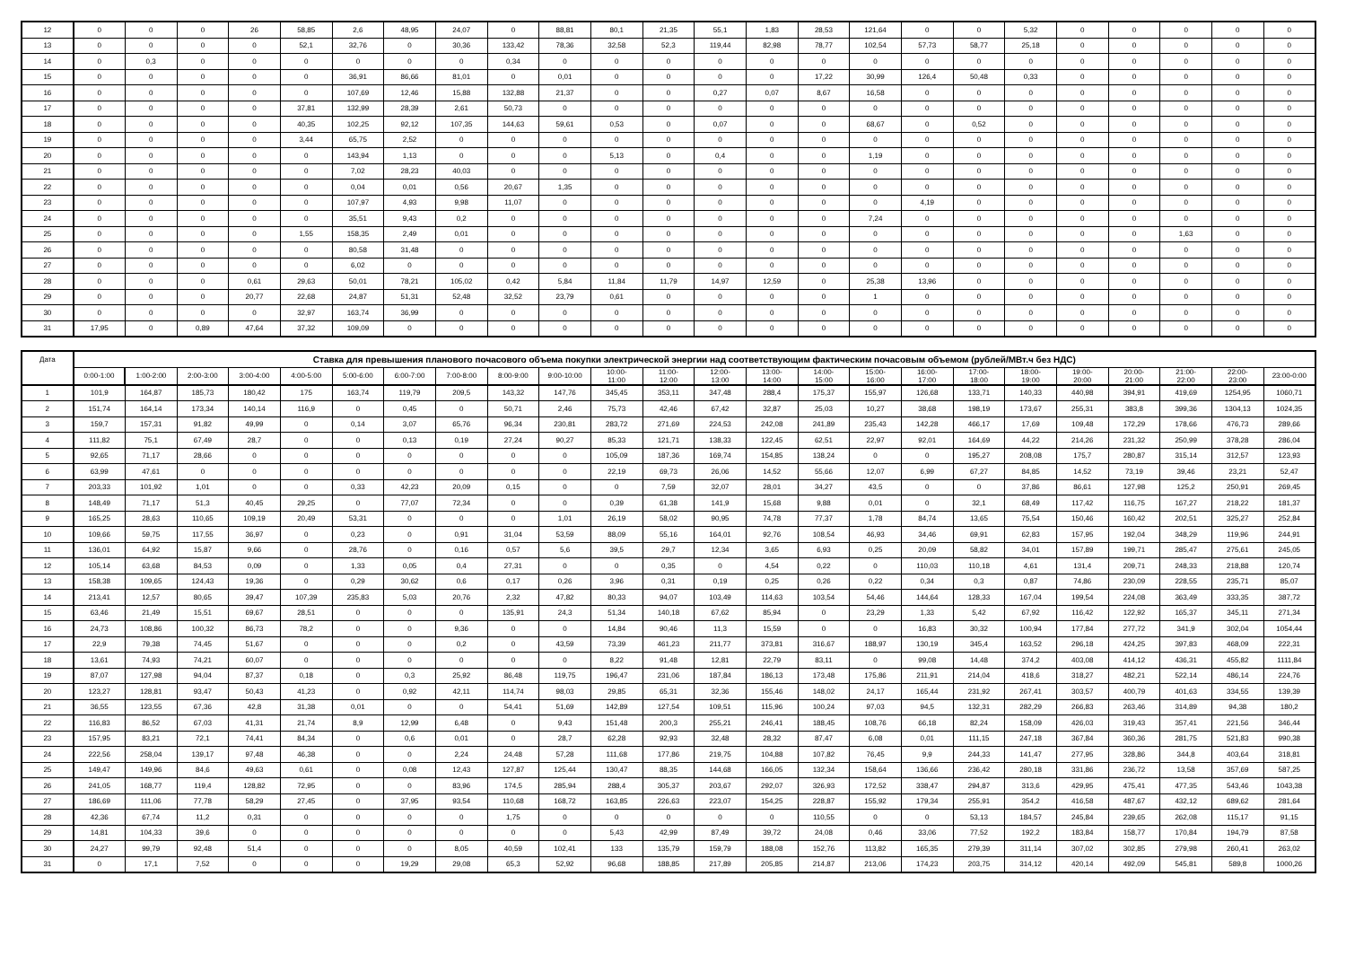| 12 | 0 | 0 | 0 | 26 | 58,85 | 2,6 | 48,95 | 24,07 | 0 | 88,81 | 80,1 | 21,35 | 55,1 | 1,83 | 28,53 | 121,64 | 0 | 0 | 5,32 | 0 | 0 | 0 | 0 | 0 |
| 13 | 0 | 0 | 0 | 0 | 52,1 | 32,76 | 0 | 30,36 | 133,42 | 78,36 | 32,58 | 52,3 | 119,44 | 82,98 | 78,77 | 102,54 | 57,73 | 58,77 | 25,18 | 0 | 0 | 0 | 0 | 0 |
| 14 | 0 | 0,3 | 0 | 0 | 0 | 0 | 0 | 0 | 0,34 | 0 | 0 | 0 | 0 | 0 | 0 | 0 | 0 | 0 | 0 | 0 | 0 | 0 | 0 | 0 |
| 15 | 0 | 0 | 0 | 0 | 0 | 36,91 | 86,66 | 81,01 | 0 | 0,01 | 0 | 0 | 0 | 0 | 17,22 | 30,99 | 126,4 | 50,48 | 0,33 | 0 | 0 | 0 | 0 | 0 |
| 16 | 0 | 0 | 0 | 0 | 0 | 107,69 | 12,46 | 15,88 | 132,88 | 21,37 | 0 | 0 | 0,27 | 0,07 | 8,67 | 16,58 | 0 | 0 | 0 | 0 | 0 | 0 | 0 | 0 |
| 17 | 0 | 0 | 0 | 0 | 37,81 | 132,99 | 28,39 | 2,61 | 50,73 | 0 | 0 | 0 | 0 | 0 | 0 | 0 | 0 | 0 | 0 | 0 | 0 | 0 | 0 | 0 |
| 18 | 0 | 0 | 0 | 0 | 40,35 | 102,25 | 92,12 | 107,35 | 144,63 | 59,61 | 0,53 | 0 | 0,07 | 0 | 0 | 68,67 | 0 | 0,52 | 0 | 0 | 0 | 0 | 0 | 0 |
| 19 | 0 | 0 | 0 | 0 | 3,44 | 65,75 | 2,52 | 0 | 0 | 0 | 0 | 0 | 0 | 0 | 0 | 0 | 0 | 0 | 0 | 0 | 0 | 0 | 0 | 0 |
| 20 | 0 | 0 | 0 | 0 | 0 | 143,94 | 1,13 | 0 | 0 | 0 | 5,13 | 0 | 0,4 | 0 | 0 | 1,19 | 0 | 0 | 0 | 0 | 0 | 0 | 0 | 0 |
| 21 | 0 | 0 | 0 | 0 | 0 | 7,02 | 28,23 | 40,03 | 0 | 0 | 0 | 0 | 0 | 0 | 0 | 0 | 0 | 0 | 0 | 0 | 0 | 0 | 0 | 0 |
| 22 | 0 | 0 | 0 | 0 | 0 | 0,04 | 0,01 | 0,56 | 20,67 | 1,35 | 0 | 0 | 0 | 0 | 0 | 0 | 0 | 0 | 0 | 0 | 0 | 0 | 0 | 0 |
| 23 | 0 | 0 | 0 | 0 | 0 | 107,97 | 4,93 | 9,98 | 11,07 | 0 | 0 | 0 | 0 | 0 | 0 | 0 | 4,19 | 0 | 0 | 0 | 0 | 0 | 0 | 0 |
| 24 | 0 | 0 | 0 | 0 | 0 | 35,51 | 9,43 | 0,2 | 0 | 0 | 0 | 0 | 0 | 0 | 0 | 7,24 | 0 | 0 | 0 | 0 | 0 | 0 | 0 | 0 |
| 25 | 0 | 0 | 0 | 0 | 1,55 | 158,35 | 2,49 | 0,01 | 0 | 0 | 0 | 0 | 0 | 0 | 0 | 0 | 0 | 0 | 0 | 0 | 0 | 1,63 | 0 | 0 |
| 26 | 0 | 0 | 0 | 0 | 0 | 80,58 | 31,48 | 0 | 0 | 0 | 0 | 0 | 0 | 0 | 0 | 0 | 0 | 0 | 0 | 0 | 0 | 0 | 0 | 0 |
| 27 | 0 | 0 | 0 | 0 | 0 | 6,02 | 0 | 0 | 0 | 0 | 0 | 0 | 0 | 0 | 0 | 0 | 0 | 0 | 0 | 0 | 0 | 0 | 0 | 0 |
| 28 | 0 | 0 | 0 | 0,61 | 29,63 | 50,01 | 78,21 | 105,02 | 0,42 | 5,84 | 11,84 | 11,79 | 14,97 | 12,59 | 0 | 25,38 | 13,96 | 0 | 0 | 0 | 0 | 0 | 0 | 0 |
| 29 | 0 | 0 | 0 | 20,77 | 22,68 | 24,87 | 51,31 | 52,48 | 32,52 | 23,79 | 0,61 | 0 | 0 | 0 | 0 | 1 | 0 | 0 | 0 | 0 | 0 | 0 | 0 | 0 |
| 30 | 0 | 0 | 0 | 0 | 32,97 | 163,74 | 36,99 | 0 | 0 | 0 | 0 | 0 | 0 | 0 | 0 | 0 | 0 | 0 | 0 | 0 | 0 | 0 | 0 | 0 |
| 31 | 17,95 | 0 | 0,89 | 47,64 | 37,32 | 109,09 | 0 | 0 | 0 | 0 | 0 | 0 | 0 | 0 | 0 | 0 | 0 | 0 | 0 | 0 | 0 | 0 | 0 | 0 |
| Дата | Ставка для превышения планового почасового объема покупки электрической энергии над соответствующим фактическим почасовым объемом (рублей/МВт.ч без НДС) | | | | | | | | | | | | | | | | | | | | | | | |
| --- | --- | --- | --- | --- | --- | --- | --- | --- | --- | --- | --- | --- | --- | --- | --- | --- | --- | --- | --- | --- | --- | --- | --- | --- |
| | 0:00-1:00 | 1:00-2:00 | 2:00-3:00 | 3:00-4:00 | 4:00-5:00 | 5:00-6:00 | 6:00-7:00 | 7:00-8:00 | 8:00-9:00 | 9:00-10:00 | 10:00- 11:00 | 11:00- 12:00 | 12:00- 13:00 | 13:00- 14:00 | 14:00- 15:00 | 15:00- 16:00 | 16:00- 17:00 | 17:00- 18:00 | 18:00- 19:00 | 19:00- 20:00 | 20:00- 21:00 | 21:00- 22:00 | 22:00- 23:00 | 23:00-0:00 |
| 1 | 101,9 | 164,87 | 185,73 | 180,42 | 175 | 163,74 | 119,79 | 209,5 | 143,32 | 147,76 | 345,45 | 353,11 | 347,48 | 288,4 | 175,37 | 155,97 | 126,68 | 133,71 | 140,33 | 440,98 | 394,91 | 419,69 | 1254,95 | 1060,71 |
| 2 | 151,74 | 164,14 | 173,34 | 140,14 | 116,9 | 0 | 0,45 | 0 | 50,71 | 2,46 | 75,73 | 42,46 | 67,42 | 32,87 | 25,03 | 10,27 | 38,68 | 198,19 | 173,67 | 255,31 | 383,8 | 399,36 | 1304,13 | 1024,35 |
| 3 | 159,7 | 157,31 | 91,82 | 49,99 | 0 | 0,14 | 3,07 | 65,76 | 96,34 | 230,81 | 283,72 | 271,69 | 224,53 | 242,08 | 241,89 | 235,43 | 142,28 | 466,17 | 17,69 | 109,48 | 172,29 | 178,66 | 476,73 | 289,66 |
| 4 | 111,82 | 75,1 | 67,49 | 28,7 | 0 | 0 | 0,13 | 0,19 | 27,24 | 90,27 | 85,33 | 121,71 | 138,33 | 122,45 | 62,51 | 22,97 | 92,01 | 164,69 | 44,22 | 214,26 | 231,32 | 250,99 | 378,28 | 286,04 |
| 5 | 92,65 | 71,17 | 28,66 | 0 | 0 | 0 | 0 | 0 | 0 | 0 | 105,09 | 187,36 | 169,74 | 154,85 | 138,24 | 0 | 0 | 195,27 | 208,08 | 175,7 | 280,87 | 315,14 | 312,57 | 123,93 |
| 6 | 63,99 | 47,61 | 0 | 0 | 0 | 0 | 0 | 0 | 0 | 0 | 22,19 | 69,73 | 26,06 | 14,52 | 55,66 | 12,07 | 6,99 | 67,27 | 84,85 | 14,52 | 73,19 | 39,46 | 23,21 | 52,47 |
| 7 | 203,33 | 101,92 | 1,01 | 0 | 0 | 0,33 | 42,23 | 20,09 | 0,15 | 0 | 0 | 7,59 | 32,07 | 28,01 | 34,27 | 43,5 | 0 | 0 | 37,86 | 86,61 | 127,98 | 125,2 | 250,91 | 269,45 |
| 8 | 148,49 | 71,17 | 51,3 | 40,45 | 29,25 | 0 | 77,07 | 72,34 | 0 | 0 | 0,39 | 61,38 | 141,9 | 15,68 | 9,88 | 0,01 | 0 | 32,1 | 68,49 | 117,42 | 116,75 | 167,27 | 218,22 | 181,37 |
| 9 | 165,25 | 28,63 | 110,65 | 109,19 | 20,49 | 53,31 | 0 | 0 | 0 | 1,01 | 26,19 | 58,02 | 90,95 | 74,78 | 77,37 | 1,78 | 84,74 | 13,65 | 75,54 | 150,46 | 160,42 | 202,51 | 325,27 | 252,84 |
| 10 | 109,66 | 59,75 | 117,55 | 36,97 | 0 | 0,23 | 0 | 0,91 | 31,04 | 53,59 | 88,09 | 55,16 | 164,01 | 92,76 | 108,54 | 46,93 | 34,46 | 69,91 | 62,83 | 157,95 | 192,04 | 348,29 | 119,96 | 244,91 |
| 11 | 136,01 | 64,92 | 15,87 | 9,66 | 0 | 28,76 | 0 | 0,16 | 0,57 | 5,6 | 39,5 | 29,7 | 12,34 | 3,65 | 6,93 | 0,25 | 20,09 | 58,82 | 34,01 | 157,89 | 199,71 | 285,47 | 275,61 | 245,05 |
| 12 | 105,14 | 63,68 | 84,53 | 0,09 | 0 | 1,33 | 0,05 | 0,4 | 27,31 | 0 | 0 | 0,35 | 0 | 4,54 | 0,22 | 0 | 110,03 | 110,18 | 4,61 | 131,4 | 209,71 | 248,33 | 218,88 | 120,74 |
| 13 | 158,38 | 109,65 | 124,43 | 19,36 | 0 | 0,29 | 30,62 | 0,6 | 0,17 | 0,26 | 3,96 | 0,31 | 0,19 | 0,25 | 0,26 | 0,22 | 0,34 | 0,3 | 0,87 | 74,86 | 230,09 | 228,55 | 235,71 | 85,07 |
| 14 | 213,41 | 12,57 | 80,65 | 39,47 | 107,39 | 235,83 | 5,03 | 20,76 | 2,32 | 47,82 | 80,33 | 94,07 | 103,49 | 114,63 | 103,54 | 54,46 | 144,64 | 128,33 | 167,04 | 199,54 | 224,08 | 363,49 | 333,35 | 387,72 |
| 15 | 63,46 | 21,49 | 15,51 | 69,67 | 28,51 | 0 | 0 | 0 | 135,91 | 24,3 | 51,34 | 140,18 | 67,62 | 85,94 | 0 | 23,29 | 1,33 | 5,42 | 67,92 | 116,42 | 122,92 | 165,37 | 345,11 | 271,34 |
| 16 | 24,73 | 108,86 | 100,32 | 86,73 | 78,2 | 0 | 0 | 9,36 | 0 | 0 | 14,84 | 90,46 | 11,3 | 15,59 | 0 | 0 | 16,83 | 30,32 | 100,94 | 177,84 | 277,72 | 341,9 | 302,04 | 1054,44 |
| 17 | 22,9 | 79,38 | 74,45 | 51,67 | 0 | 0 | 0 | 0,2 | 0 | 43,59 | 73,39 | 461,23 | 211,77 | 373,81 | 316,67 | 188,97 | 130,19 | 345,4 | 163,52 | 296,18 | 424,25 | 397,83 | 468,09 | 222,31 |
| 18 | 13,61 | 74,93 | 74,21 | 60,07 | 0 | 0 | 0 | 0 | 0 | 0 | 8,22 | 91,48 | 12,81 | 22,79 | 83,11 | 0 | 99,08 | 14,48 | 374,2 | 403,08 | 414,12 | 436,31 | 455,82 | 1111,84 |
| 19 | 87,07 | 127,98 | 94,04 | 87,37 | 0,18 | 0 | 0,3 | 25,92 | 86,48 | 119,75 | 196,47 | 231,06 | 187,84 | 186,13 | 173,48 | 175,86 | 211,91 | 214,04 | 418,6 | 318,27 | 482,21 | 522,14 | 486,14 | 224,76 |
| 20 | 123,27 | 128,81 | 93,47 | 50,43 | 41,23 | 0 | 0,92 | 42,11 | 114,74 | 98,03 | 29,85 | 65,31 | 32,36 | 155,46 | 148,02 | 24,17 | 165,44 | 231,92 | 267,41 | 303,57 | 400,79 | 401,63 | 334,55 | 139,39 |
| 21 | 36,55 | 123,55 | 67,36 | 42,8 | 31,38 | 0,01 | 0 | 0 | 54,41 | 51,69 | 142,89 | 127,54 | 109,51 | 115,96 | 100,24 | 97,03 | 94,5 | 132,31 | 282,29 | 266,83 | 263,46 | 314,89 | 94,38 | 180,2 |
| 22 | 116,83 | 86,52 | 67,03 | 41,31 | 21,74 | 8,9 | 12,99 | 6,48 | 0 | 9,43 | 151,48 | 200,3 | 255,21 | 246,41 | 188,45 | 108,76 | 66,18 | 82,24 | 158,09 | 426,03 | 319,43 | 357,41 | 221,56 | 346,44 |
| 23 | 157,95 | 83,21 | 72,1 | 74,41 | 84,34 | 0 | 0,6 | 0,01 | 0 | 28,7 | 62,28 | 92,93 | 32,48 | 28,32 | 87,47 | 6,08 | 0,01 | 111,15 | 247,18 | 367,84 | 360,36 | 281,75 | 521,83 | 990,38 |
| 24 | 222,56 | 258,04 | 139,17 | 97,48 | 46,38 | 0 | 0 | 2,24 | 24,48 | 57,28 | 111,68 | 177,86 | 219,75 | 104,88 | 107,82 | 76,45 | 9,9 | 244,33 | 141,47 | 277,95 | 328,86 | 344,8 | 403,64 | 318,81 |
| 25 | 149,47 | 149,96 | 84,6 | 49,63 | 0,61 | 0 | 0,08 | 12,43 | 127,87 | 125,44 | 130,47 | 88,35 | 144,68 | 166,05 | 132,34 | 158,64 | 136,66 | 236,42 | 280,18 | 331,86 | 236,72 | 13,58 | 357,69 | 587,25 |
| 26 | 241,05 | 168,77 | 119,4 | 128,82 | 72,95 | 0 | 0 | 83,96 | 174,5 | 285,94 | 288,4 | 305,37 | 203,67 | 292,07 | 326,93 | 172,52 | 338,47 | 294,87 | 313,6 | 429,95 | 475,41 | 477,35 | 543,46 | 1043,38 |
| 27 | 186,69 | 111,06 | 77,78 | 58,29 | 27,45 | 0 | 37,95 | 93,54 | 110,68 | 168,72 | 163,85 | 226,63 | 223,07 | 154,25 | 228,87 | 155,92 | 179,34 | 255,91 | 354,2 | 416,58 | 487,67 | 432,12 | 689,62 | 281,64 |
| 28 | 42,36 | 67,74 | 11,2 | 0,31 | 0 | 0 | 0 | 0 | 1,75 | 0 | 0 | 0 | 0 | 0 | 110,55 | 0 | 0 | 53,13 | 184,57 | 245,84 | 239,65 | 262,08 | 115,17 | 91,15 |
| 29 | 14,81 | 104,33 | 39,6 | 0 | 0 | 0 | 0 | 0 | 0 | 0 | 5,43 | 42,99 | 87,49 | 39,72 | 24,08 | 0,46 | 33,06 | 77,52 | 192,2 | 183,84 | 158,77 | 170,84 | 194,79 | 87,58 |
| 30 | 24,27 | 99,79 | 92,48 | 51,4 | 0 | 0 | 0 | 8,05 | 40,59 | 102,41 | 133 | 135,79 | 159,79 | 188,08 | 152,76 | 113,82 | 165,35 | 279,39 | 311,14 | 307,02 | 302,85 | 279,98 | 260,41 | 263,02 |
| 31 | 0 | 17,1 | 7,52 | 0 | 0 | 0 | 19,29 | 29,08 | 65,3 | 52,92 | 96,68 | 188,85 | 217,89 | 205,85 | 214,87 | 213,06 | 174,23 | 203,75 | 314,12 | 420,14 | 492,09 | 545,81 | 589,8 | 1000,26 |